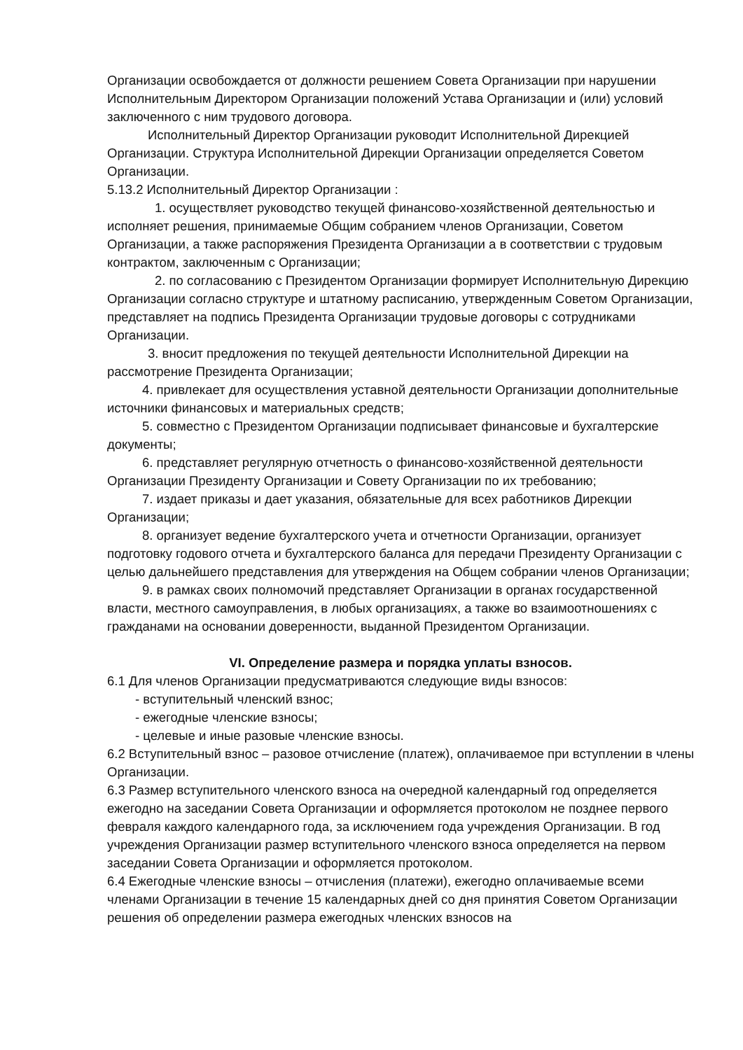Организации освобождается от должности решением Совета Организации при нарушении Исполнительным Директором Организации положений Устава Организации и (или) условий заключенного с ним трудового договора.
Исполнительный Директор Организации руководит Исполнительной Дирекцией Организации. Структура Исполнительной Дирекции Организации определяется Советом Организации.
5.13.2 Исполнительный Директор Организации :
1. осуществляет руководство текущей финансово-хозяйственной деятельностью и исполняет решения, принимаемые Общим собранием членов Организации, Советом Организации, а также распоряжения Президента Организации а в соответствии с трудовым контрактом, заключенным с Организации;
2. по согласованию с Президентом Организации формирует Исполнительную Дирекцию Организации согласно структуре и штатному расписанию, утвержденным Советом Организации, представляет на подпись Президента Организации трудовые договоры с сотрудниками Организации.
3. вносит предложения по текущей деятельности Исполнительной Дирекции на рассмотрение Президента Организации;
4. привлекает для осуществления уставной деятельности Организации дополнительные источники финансовых и материальных средств;
5. совместно с Президентом Организации подписывает финансовые и бухгалтерские документы;
6. представляет регулярную отчетность о финансово-хозяйственной деятельности Организации Президенту Организации и Совету Организации по их требованию;
7. издает приказы и дает указания, обязательные для всех работников Дирекции Организации;
8. организует ведение бухгалтерского учета и отчетности Организации, организует подготовку годового отчета и бухгалтерского баланса для передачи Президенту Организации с целью дальнейшего представления для утверждения на Общем собрании членов Организации;
9. в рамках своих полномочий представляет Организации в органах государственной власти, местного самоуправления, в любых организациях, а также во взаимоотношениях с гражданами на основании доверенности, выданной Президентом Организации.
VI. Определение размера и порядка уплаты взносов.
6.1 Для членов Организации предусматриваются следующие виды взносов:
- вступительный членский взнос;
- ежегодные членские взносы;
- целевые и иные разовые членские взносы.
6.2 Вступительный взнос – разовое отчисление (платеж), оплачиваемое при вступлении в члены Организации.
6.3 Размер вступительного членского взноса на очередной календарный год определяется ежегодно на заседании Совета Организации и оформляется протоколом не позднее первого февраля каждого календарного года, за исключением года учреждения Организации. В год учреждения Организации размер вступительного членского взноса определяется на первом заседании Совета Организации и оформляется протоколом.
6.4 Ежегодные членские взносы – отчисления (платежи), ежегодно оплачиваемые всеми членами Организации в течение 15 календарных дней со дня принятия Советом Организации решения об определении размера ежегодных членских взносов на